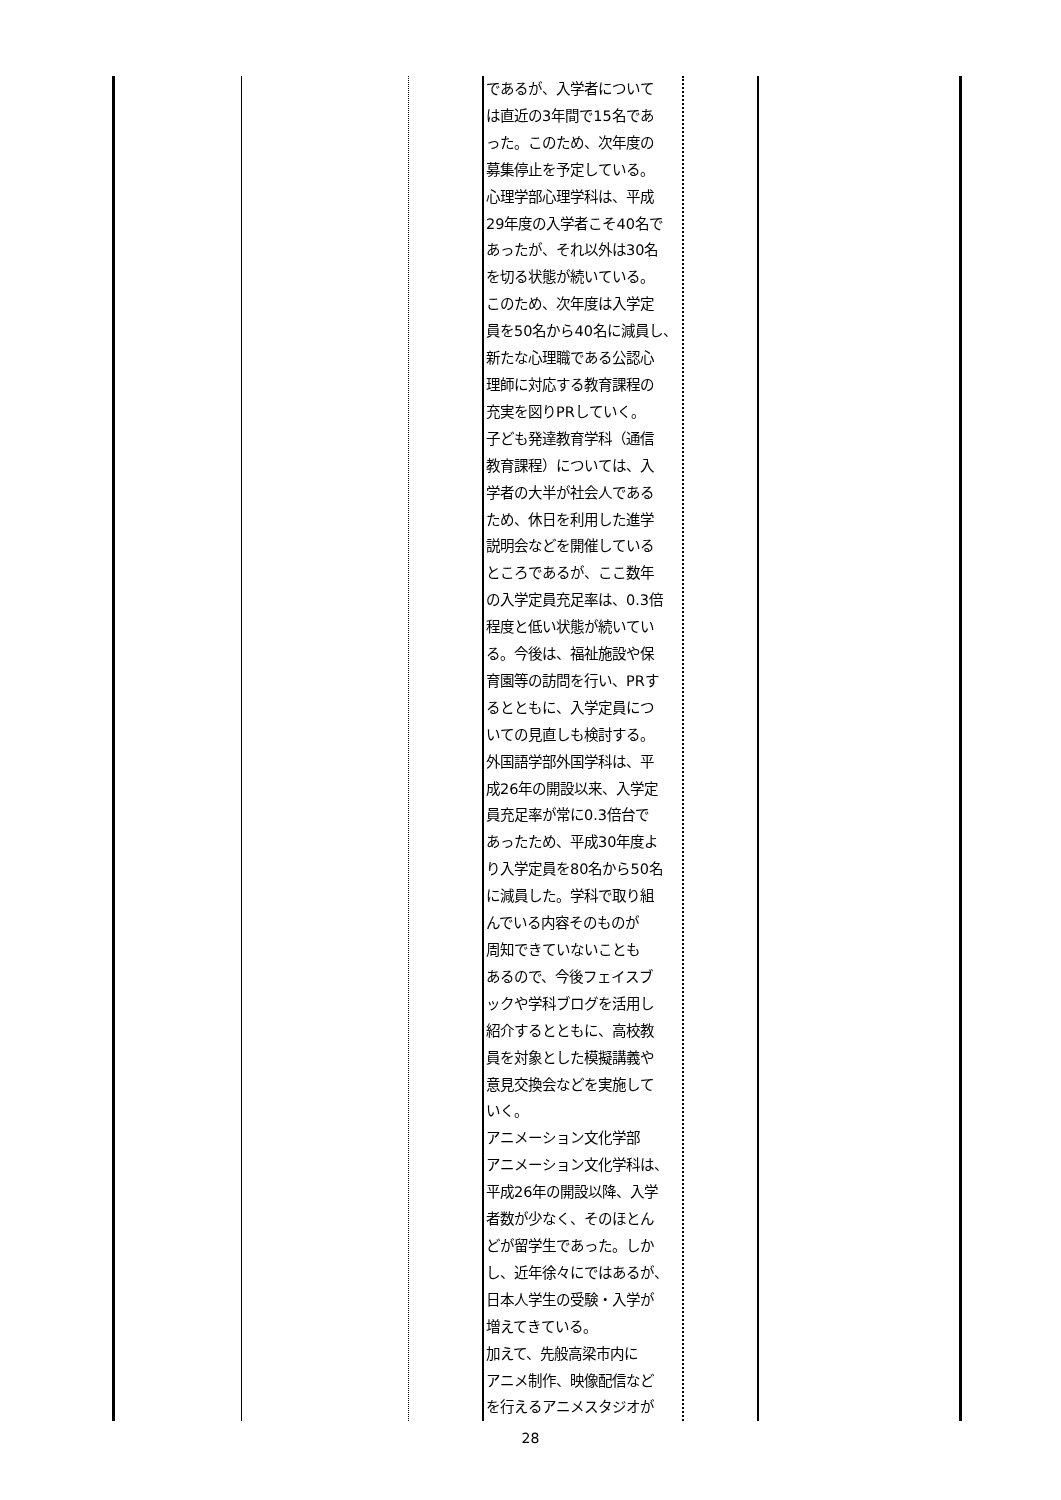| | | | であるが、入学者について は直近の3年間で15名であ った。このため、次年度の 募集停止を予定している。 心理学部心理学科は、平成 29年度の入学者こそ40名で あったが、それ以外は30名 を切る状態が続いている。 このため、次年度は入学定 員を50名から40名に減員し、 新たな心理職である公認心 理師に対応する教育課程の 充実を図りPRしていく。 子ども発達教育学科（通信 教育課程）については、入 学者の大半が社会人である ため、休日を利用した進学 説明会などを開催している ところであるが、ここ数年 の入学定員充足率は、0.3倍 程度と低い状態が続いてい る。今後は、福祉施設や保 育園等の訪問を行い、PRす るとともに、入学定員につ いての見直しも検討する。 外国語学部外国学科は、平 成26年の開設以来、入学定 員充足率が常に0.3倍台で あったため、平成30年度よ り入学定員を80名から50名 に減員した。学科で取り組 んでいる内容そのものが 周知できていないことも あるので、今後フェイスブ ックや学科ブログを活用し 紹介するとともに、高校教 員を対象とした模擬講義や 意見交換会などを実施して いく。 アニメーション文化学部 アニメーション文化学科は、 平成26年の開設以降、入学 者数が少なく、そのほとん どが留学生であった。しか し、近年徐々にではあるが、 日本人学生の受験・入学が 増えてきている。 加えて、先般高梁市内に アニメ制作、映像配信など を行えるアニメスタジオが | | |
28